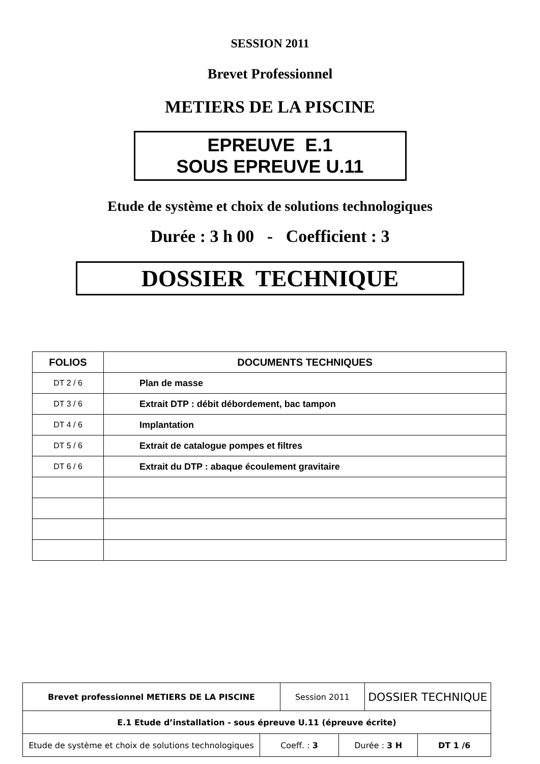SESSION 2011
Brevet Professionnel
METIERS DE LA PISCINE
EPREUVE E.1
SOUS EPREUVE U.11
Etude de système et choix de solutions technologiques
Durée : 3 h 00 - Coefficient : 3
DOSSIER TECHNIQUE
| FOLIOS | DOCUMENTS TECHNIQUES |
| --- | --- |
| DT 2 / 6 | Plan de masse |
| DT 3 / 6 | Extrait DTP : débit débordement, bac tampon |
| DT 4 / 6 | Implantation |
| DT 5 / 6 | Extrait de catalogue pompes et filtres |
| DT 6 / 6 | Extrait du DTP : abaque écoulement gravitaire |
| Brevet professionnel METIERS DE LA PISCINE | | Session 2011 | | DOSSIER TECHNIQUE | |
| E.1 Etude d’installation - sous épreuve U.11 (épreuve écrite) | | | | | |
| Etude de système et choix de solutions technologiques | Coeff. : 3 | | Durée : 3 H | | DT 1 /6 |